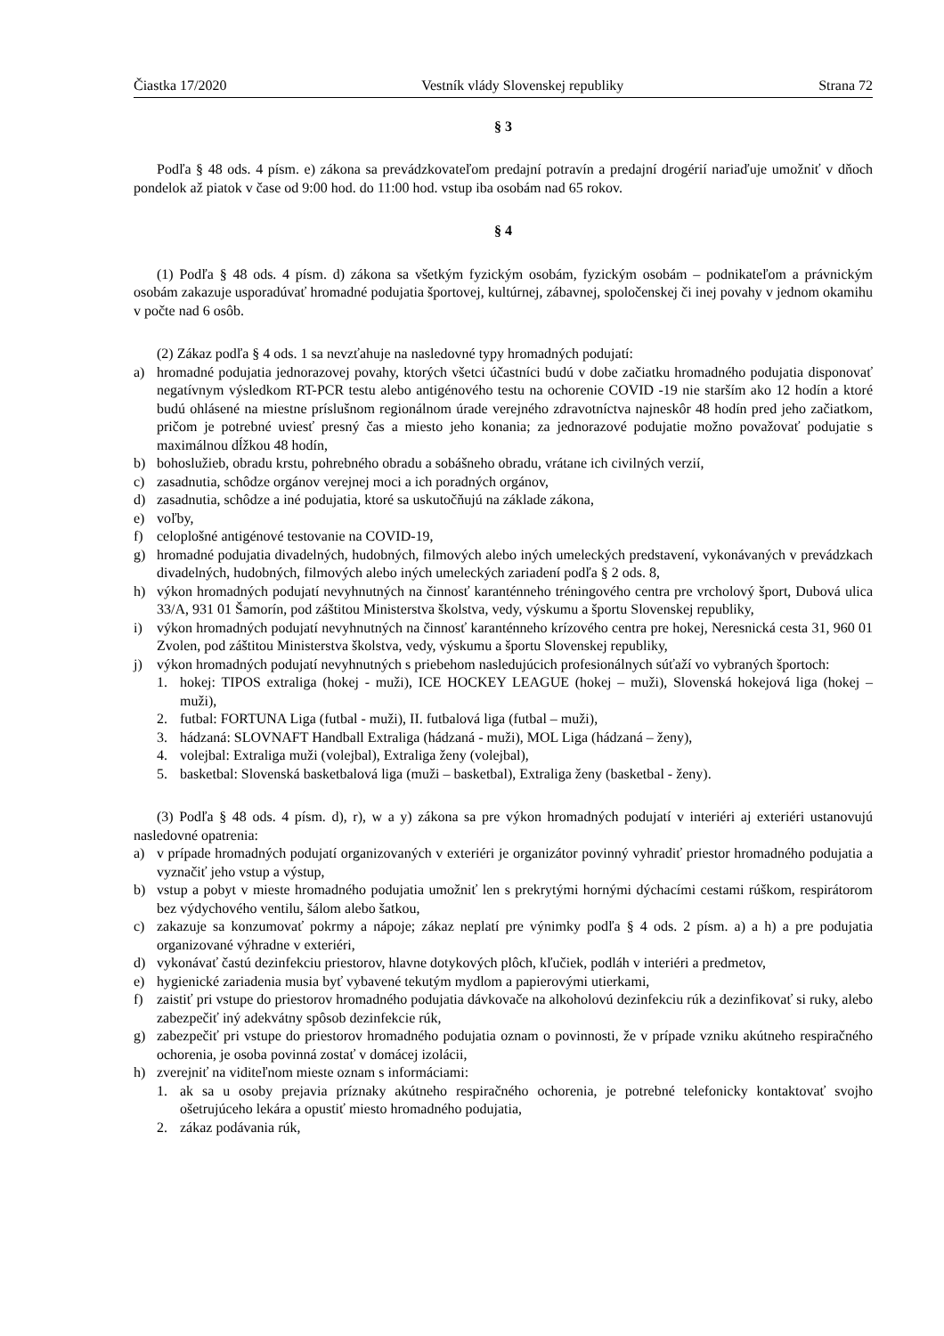Čiastka 17/2020 Vestník vlády Slovenskej republiky Strana 72
§ 3
Podľa § 48 ods. 4 písm. e) zákona sa prevádzkovateľom predajní potravín a predajní drogérií nariaďuje umožniť v dňoch pondelok až piatok v čase od 9:00 hod. do 11:00 hod. vstup iba osobám nad 65 rokov.
§ 4
(1) Podľa § 48 ods. 4 písm. d) zákona sa všetkým fyzickým osobám, fyzickým osobám – podnikateľom a právnickým osobám zakazuje usporadúvať hromadné podujatia športovej, kultúrnej, zábavnej, spoločenskej či inej povahy v jednom okamihu v počte nad 6 osôb.
(2) Zákaz podľa § 4 ods. 1 sa nevzťahuje na nasledovné typy hromadných podujatí:
a) hromadné podujatia jednorazovej povahy, ktorých všetci účastníci budú v dobe začiatku hromadného podujatia disponovať negatívnym výsledkom RT-PCR testu alebo antigénového testu na ochorenie COVID -19 nie starším ako 12 hodín a ktoré budú ohlásené na miestne príslušnom regionálnom úrade verejného zdravotníctva najneskôr 48 hodín pred jeho začiatkom, pričom je potrebné uviesť presný čas a miesto jeho konania; za jednorazové podujatie možno považovať podujatie s maximálnou dĺžkou 48 hodín,
b) bohoslužieb, obradu krstu, pohrebného obradu a sobášneho obradu, vrátane ich civilných verzií,
c) zasadnutia, schôdze orgánov verejnej moci a ich poradných orgánov,
d) zasadnutia, schôdze a iné podujatia, ktoré sa uskutočňujú na základe zákona,
e) voľby,
f) celoplošné antigénové testovanie na COVID-19,
g) hromadné podujatia divadelných, hudobných, filmových alebo iných umeleckých predstavení, vykonávaných v prevádzkach divadelných, hudobných, filmových alebo iných umeleckých zariadení podľa § 2 ods. 8,
h) výkon hromadných podujatí nevyhnutných na činnosť karanténneho tréningového centra pre vrcholový šport, Dubová ulica 33/A, 931 01 Šamorín, pod záštitou Ministerstva školstva, vedy, výskumu a športu Slovenskej republiky,
i) výkon hromadných podujatí nevyhnutných na činnosť karanténneho krízového centra pre hokej, Neresnická cesta 31, 960 01 Zvolen, pod záštitou Ministerstva školstva, vedy, výskumu a športu Slovenskej republiky,
j) výkon hromadných podujatí nevyhnutných s priebehom nasledujúcich profesionálnych súťaží vo vybraných športoch:
1. hokej: TIPOS extraliga (hokej - muži), ICE HOCKEY LEAGUE (hokej – muži), Slovenská hokejová liga (hokej – muži),
2. futbal: FORTUNA Liga (futbal - muži), II. futbalová liga (futbal – muži),
3. hádzaná: SLOVNAFT Handball Extraliga (hádzaná - muži), MOL Liga (hádzaná – ženy),
4. volejbal: Extraliga muži (volejbal), Extraliga ženy (volejbal),
5. basketbal: Slovenská basketbalová liga (muži – basketbal), Extraliga ženy (basketbal - ženy).
(3) Podľa § 48 ods. 4 písm. d), r), w a y) zákona sa pre výkon hromadných podujatí v interiéri aj exteriéri ustanovujú nasledovné opatrenia:
a) v prípade hromadných podujatí organizovaných v exteriéri je organizátor povinný vyhradiť priestor hromadného podujatia a vyznačiť jeho vstup a výstup,
b) vstup a pobyt v mieste hromadného podujatia umožniť len s prekrytými hornými dýchacími cestami rúškom, respirátorom bez výdychového ventilu, šálom alebo šatkou,
c) zakazuje sa konzumovať pokrmy a nápoje; zákaz neplatí pre výnimky podľa § 4 ods. 2 písm. a) a h) a pre podujatia organizované výhradne v exteriéri,
d) vykonávať častú dezinfekciu priestorov, hlavne dotykových plôch, kľučiek, podláh v interiéri a predmetov,
e) hygienické zariadenia musia byť vybavené tekutým mydlom a papierovými utierkami,
f) zaistiť pri vstupe do priestorov hromadného podujatia dávkovače na alkoholovú dezinfekciu rúk a dezinfikovať si ruky, alebo zabezpečiť iný adekvátny spôsob dezinfekcie rúk,
g) zabezpečiť pri vstupe do priestorov hromadného podujatia oznam o povinnosti, že v prípade vzniku akútneho respiračného ochorenia, je osoba povinná zostať v domácej izolácii,
h) zverejniť na viditeľnom mieste oznam s informáciami:
1. ak sa u osoby prejavia príznaky akútneho respiračného ochorenia, je potrebné telefonicky kontaktovať svojho ošetrujúceho lekára a opustiť miesto hromadného podujatia,
2. zákaz podávania rúk,